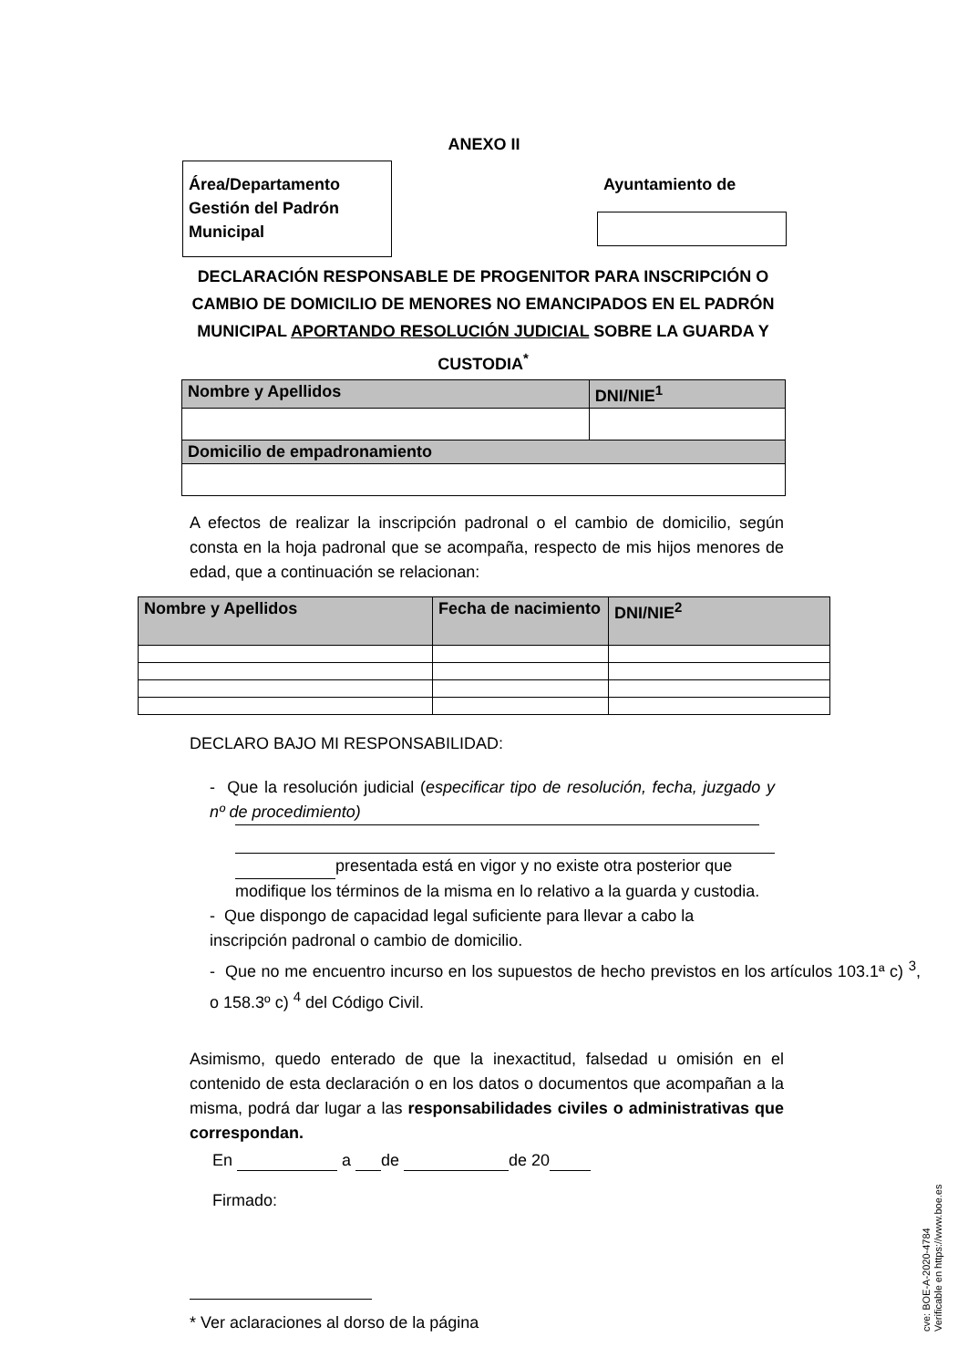ANEXO II
Área/Departamento
Gestión del Padrón
Municipal
Ayuntamiento de
DECLARACIÓN RESPONSABLE DE PROGENITOR PARA INSCRIPCIÓN O CAMBIO DE DOMICILIO DE MENORES NO EMANCIPADOS EN EL PADRÓN MUNICIPAL APORTANDO RESOLUCIÓN JUDICIAL SOBRE LA GUARDA Y CUSTODIA<sup>*</sup>
| Nombre y Apellidos | DNI/NIE<sup>1</sup> |
| --- | --- |
| Domicilio de empadronamiento | |
A efectos de realizar la inscripción padronal o el cambio de domicilio, según consta en la hoja padronal que se acompaña, respecto de mis hijos menores de edad, que a continuación se relacionan:
| Nombre y Apellidos | Fecha de nacimiento | DNI/NIE<sup>2</sup> |
| --- | --- | --- |
DECLARO BAJO MI RESPONSABILIDAD:
- Que la resolución judicial (especificar tipo de resolución, fecha, juzgado y nº de procedimiento)
presentada está en vigor y no existe otra posterior que modifique los términos de la misma en lo relativo a la guarda y custodia.
- Que dispongo de capacidad legal suficiente para llevar a cabo la inscripción padronal o cambio de domicilio.
- Que no me encuentro incurso en los supuestos de hecho previstos en los artículos 103.1ª c) <sup>3</sup>, o 158.3º c) <sup>4</sup> del Código Civil.
Asimismo, quedo enterado de que la inexactitud, falsedad u omisión en el contenido de esta declaración o en los datos o documentos que acompañan a la misma, podrá dar lugar a las responsabilidades civiles o administrativas que correspondan.
En a de de 20
Firmado:
* Ver aclaraciones al dorso de la página
cve: BOE-A-2020-4784
Verificable en https://www.boe.es